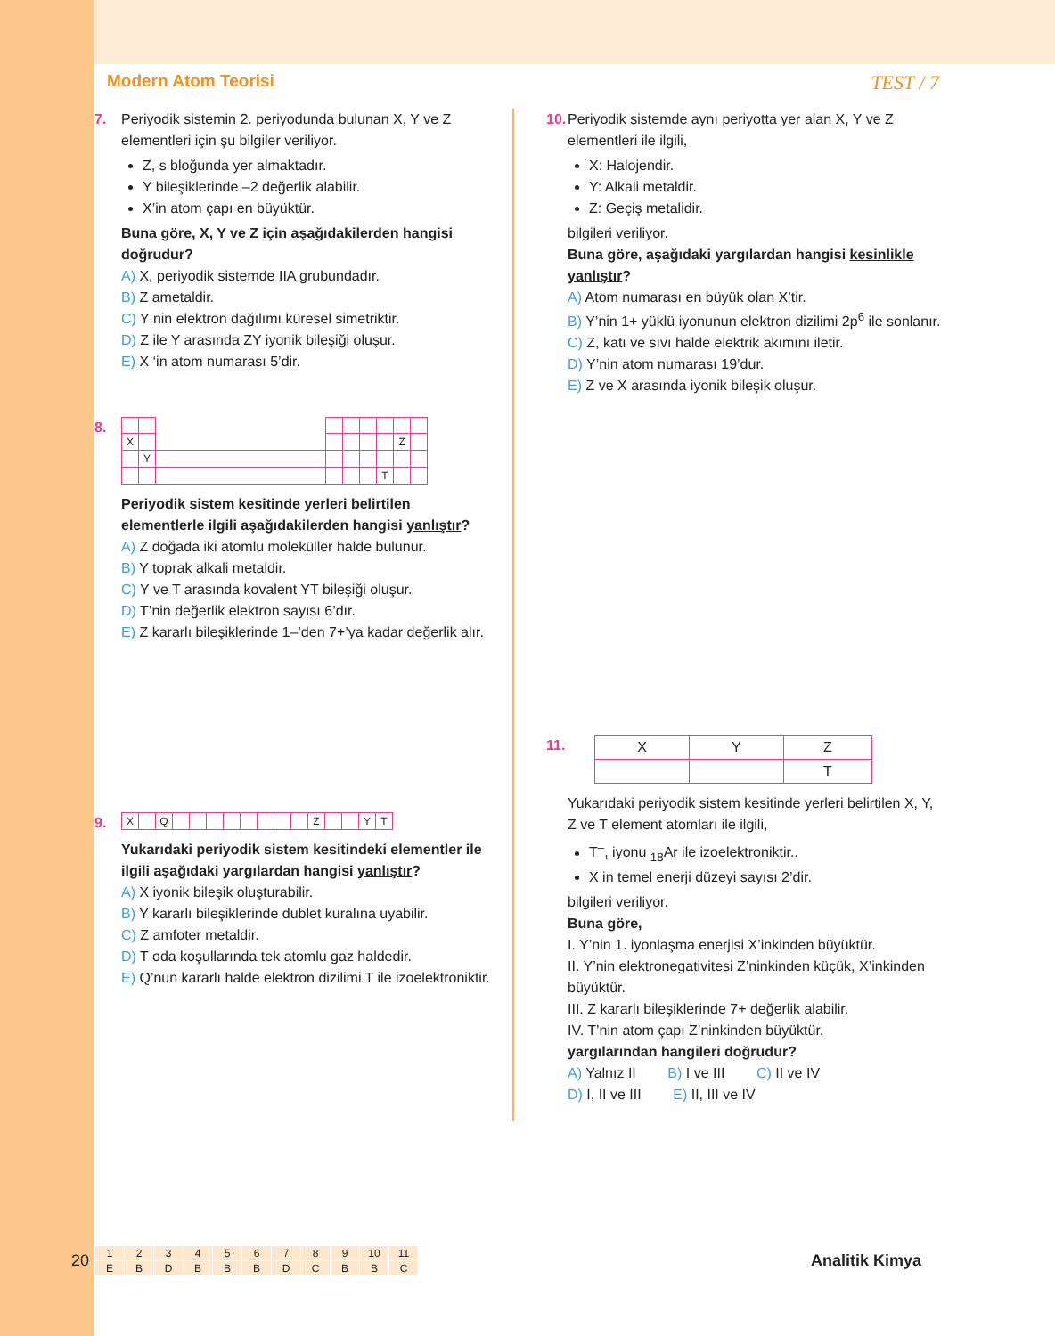Modern Atom Teorisi TEST / 7
7. Periyodik sistemin 2. periyodunda bulunan X, Y ve Z elementleri için şu bilgiler veriliyor.
Z, s bloğunda yer almaktadır.
Y bileşiklerinde –2 değerlik alabilir.
X’in atom çapı en büyüktür.
Buna göre, X, Y ve Z için aşağıdakilerden hangisi doğrudur?
A) X, periyodik sistemde IIA grubundadır.
B) Z ametaldir.
C) Y nin elektron dağılımı küresel simetriktir.
D) Z ile Y arasında ZY iyonik bileşiği oluşur.
E) X ‘in atom numarası 5’dir.
8.
| X | | | | | | | Z | |
| | Y | | | | | | | |
| | | | | | | T | | |
Periyodik sistem kesitinde yerleri belirtilen elementlerle ilgili aşağıdakilerden hangisi yanlıştır?
A) Z doğada iki atomlu moleküller halde bulunur.
B) Y toprak alkali metaldir.
C) Y ve T arasında kovalent YT bileşiği oluşur.
D) T’nin değerlik elektron sayısı 6’dır.
E) Z kararlı bileşiklerinde 1–’den 7+’ya kadar değerlik alır.
9.
| X | | Q | | | | | | | | | Z | | | Y | T |
Yukarıdaki periyodik sistem kesitindeki elementler ile ilgili aşağıdaki yargılardan hangisi yanlıştır?
A) X iyonik bileşik oluşturabilir.
B) Y kararlı bileşiklerinde dublet kuralına uyabilir.
C) Z amfoter metaldir.
D) T oda koşullarında tek atomlu gaz haldedir.
E) Q’nun kararlı halde elektron dizilimi T ile izoelektroniktir.
10. Periyodik sistemde aynı periyotta yer alan X, Y ve Z elementleri ile ilgili,
X: Halojendir.
Y: Alkali metaldir.
Z: Geçiş metalidir.
bilgileri veriliyor.
Buna göre, aşağıdaki yargılardan hangisi kesinlikle yanlıştır?
A) Atom numarası en büyük olan X’tir.
B) Y’nin 1+ yüklü iyonunun elektron dizilimi 2p<sup>6</sup> ile sonlanır.
C) Z, katı ve sıvı halde elektrik akımını iletir.
D) Y’nin atom numarası 19’dur.
E) Z ve X arasında iyonik bileşik oluşur.
11.
| X | Y | Z |
| | | T |
Yukarıdaki periyodik sistem kesitinde yerleri belirtilen X, Y, Z ve T element atomları ile ilgili,
T<sup>–</sup>, iyonu <sub>18</sub>Ar ile izoelektroniktir..
X in temel enerji düzeyi sayısı 2’dir.
bilgileri veriliyor.
Buna göre,
I. Y’nin 1. iyonlaşma enerjisi X’inkinden büyüktür.
II. Y’nin elektronegativitesi Z’ninkinden küçük, X’inkinden büyüktür.
III. Z kararlı bileşiklerinde 7+ değerlik alabilir.
IV. T’nin atom çapı Z’ninkinden büyüktür.
yargılarından hangileri doğrudur?
A) Yalnız II B) I ve III C) II ve IV
D) I, II ve III E) II, III ve IV
20
| 1 | 2 | 3 | 4 | 5 | 6 | 7 | 8 | 9 | 10 | 11 |
| E | B | D | B | B | B | D | C | B | B | C |
Analitik Kimya